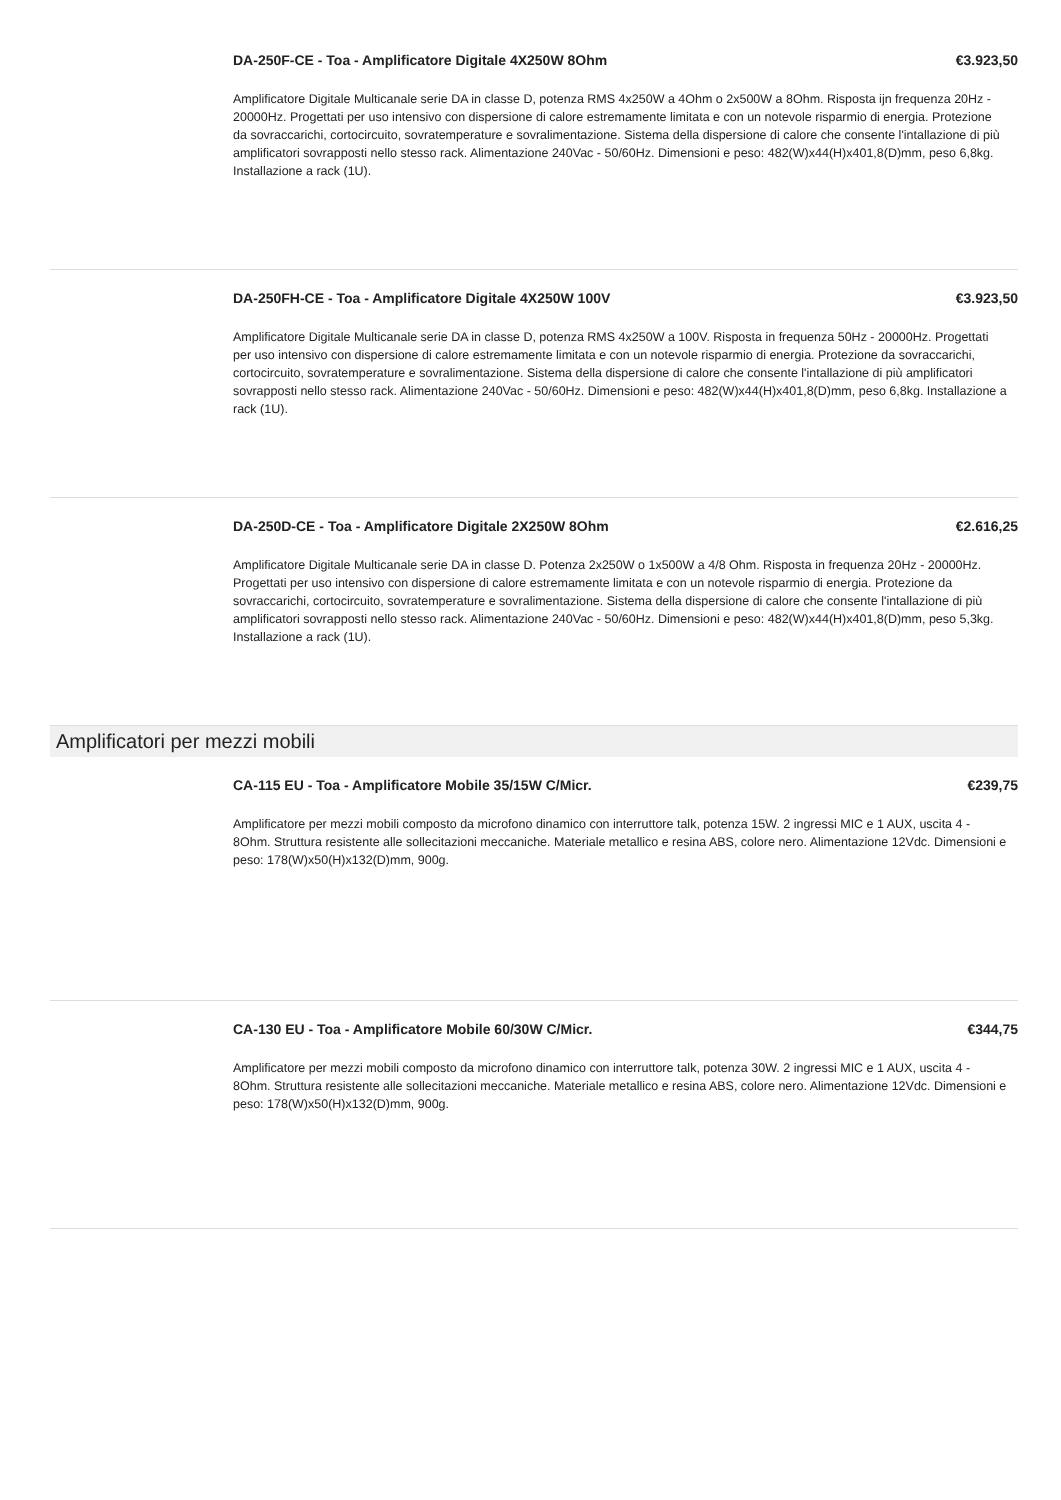DA-250F-CE - Toa - Amplificatore Digitale 4X250W 8Ohm €3.923,50
Amplificatore Digitale Multicanale serie DA in classe D, potenza RMS 4x250W a 4Ohm o 2x500W a 8Ohm. Risposta ijn frequenza 20Hz - 20000Hz. Progettati per uso intensivo con dispersione di calore estremamente limitata e con un notevole risparmio di energia. Protezione da sovraccarichi, cortocircuito, sovratemperature e sovralimentazione. Sistema della dispersione di calore che consente l'intallazione di più amplificatori sovrapposti nello stesso rack. Alimentazione 240Vac - 50/60Hz. Dimensioni e peso: 482(W)x44(H)x401,8(D)mm, peso 6,8kg. Installazione a rack (1U).
DA-250FH-CE - Toa - Amplificatore Digitale 4X250W 100V €3.923,50
Amplificatore Digitale Multicanale serie DA in classe D, potenza RMS 4x250W a 100V. Risposta in frequenza 50Hz - 20000Hz. Progettati per uso intensivo con dispersione di calore estremamente limitata e con un notevole risparmio di energia. Protezione da sovraccarichi, cortocircuito, sovratemperature e sovralimentazione. Sistema della dispersione di calore che consente l'intallazione di più amplificatori sovrapposti nello stesso rack. Alimentazione 240Vac - 50/60Hz. Dimensioni e peso: 482(W)x44(H)x401,8(D)mm, peso 6,8kg. Installazione a rack (1U).
DA-250D-CE - Toa - Amplificatore Digitale 2X250W 8Ohm €2.616,25
Amplificatore Digitale Multicanale serie DA in classe D. Potenza 2x250W o 1x500W a 4/8 Ohm. Risposta in frequenza 20Hz - 20000Hz. Progettati per uso intensivo con dispersione di calore estremamente limitata e con un notevole risparmio di energia. Protezione da sovraccarichi, cortocircuito, sovratemperature e sovralimentazione. Sistema della dispersione di calore che consente l'intallazione di più amplificatori sovrapposti nello stesso rack. Alimentazione 240Vac - 50/60Hz. Dimensioni e peso: 482(W)x44(H)x401,8(D)mm, peso 5,3kg. Installazione a rack (1U).
Amplificatori per mezzi mobili
CA-115 EU - Toa - Amplificatore Mobile 35/15W C/Micr. €239,75
Amplificatore per mezzi mobili composto da microfono dinamico con interruttore talk, potenza 15W. 2 ingressi MIC e 1 AUX, uscita 4 - 8Ohm. Struttura resistente alle sollecitazioni meccaniche. Materiale metallico e resina ABS, colore nero. Alimentazione 12Vdc. Dimensioni e peso: 178(W)x50(H)x132(D)mm, 900g.
CA-130 EU - Toa - Amplificatore Mobile 60/30W C/Micr. €344,75
Amplificatore per mezzi mobili composto da microfono dinamico con interruttore talk, potenza 30W. 2 ingressi MIC e 1 AUX, uscita 4 - 8Ohm. Struttura resistente alle sollecitazioni meccaniche. Materiale metallico e resina ABS, colore nero. Alimentazione 12Vdc. Dimensioni e peso: 178(W)x50(H)x132(D)mm, 900g.